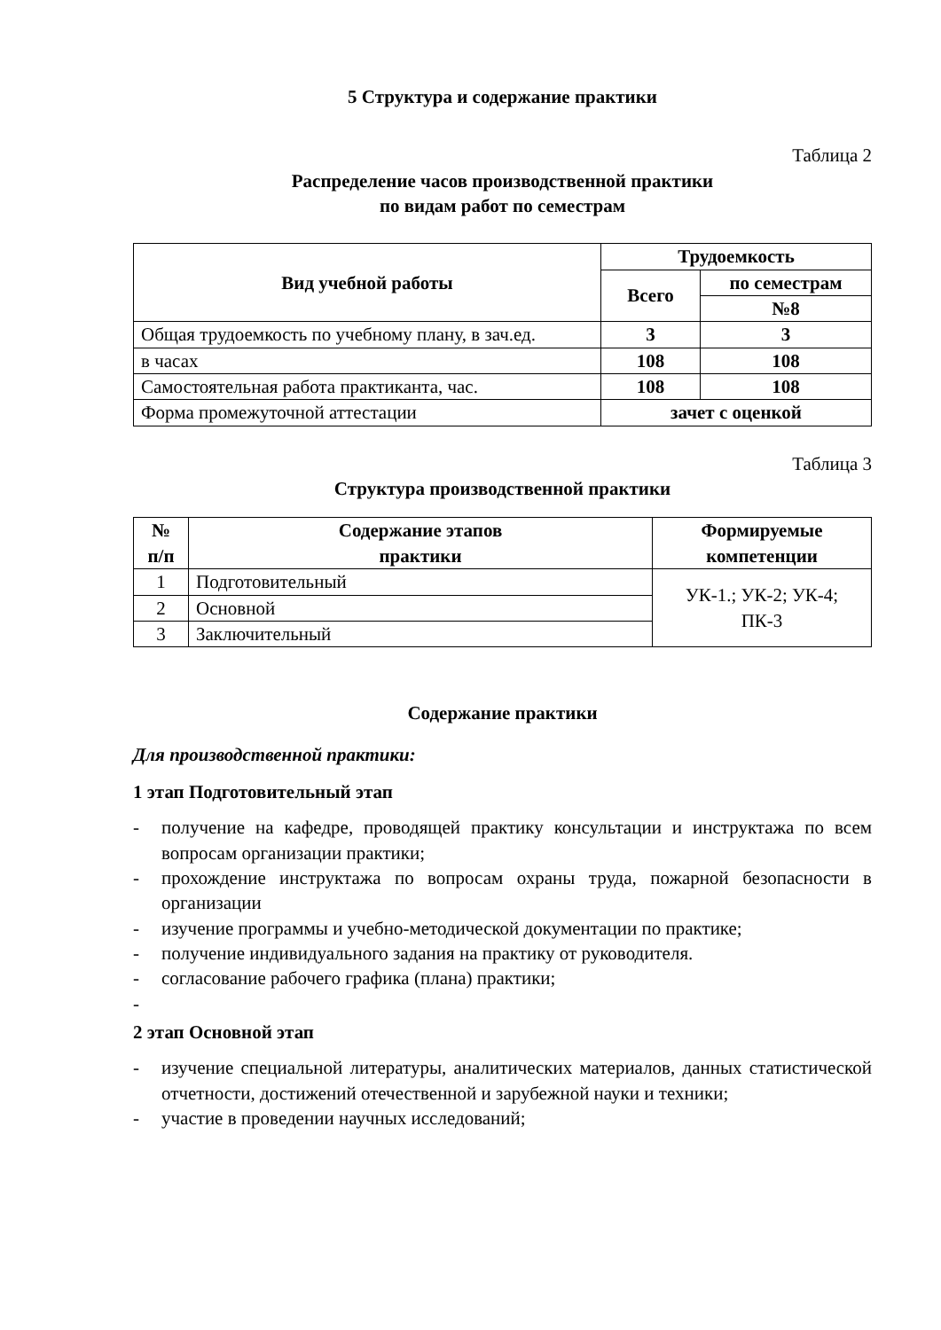5 Структура и содержание практики
Таблица 2
Распределение часов производственной практики
по видам работ по семестрам
| Вид учебной работы | Трудоемкость | |
| --- | --- | --- |
| | Всего | по семестрам |
| | | №8 |
| Общая трудоемкость по учебному плану, в зач.ед. | 3 | 3 |
| в часах | 108 | 108 |
| Самостоятельная работа практиканта, час. | 108 | 108 |
| Форма промежуточной аттестации | зачет с оценкой | |
Таблица 3
Структура производственной практики
| № п/п | Содержание этапов практики | Формируемые компетенции |
| --- | --- | --- |
| 1 | Подготовительный | УК-1.; УК-2; УК-4; ПК-3 |
| 2 | Основной | |
| 3 | Заключительный | |
Содержание практики
Для производственной практики:
1 этап Подготовительный этап
- получение на кафедре, проводящей практику консультации и инструктажа по всем вопросам организации практики;
- прохождение инструктажа по вопросам охраны труда, пожарной безопасности в организации
- изучение программы и учебно-методической документации по практике;
- получение индивидуального задания на практику от руководителя.
- согласование рабочего графика (плана) практики;
-
2 этап Основной этап
- изучение специальной литературы, аналитических материалов, данных статистической отчетности, достижений отечественной и зарубежной науки и техники;
- участие в проведении научных исследований;